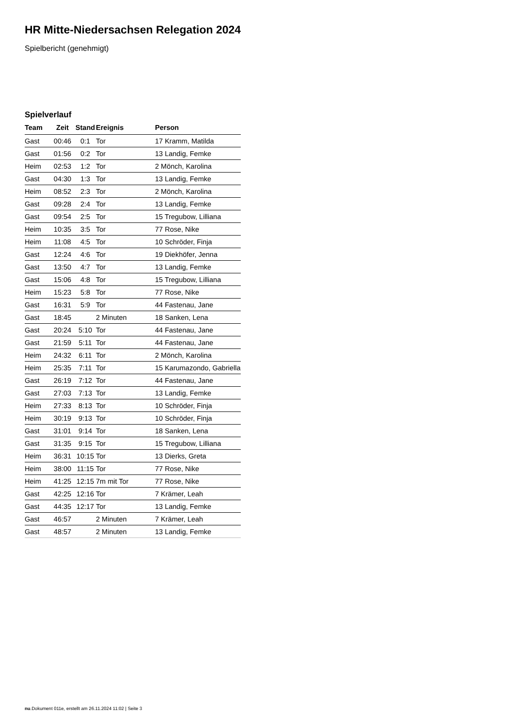HR Mitte-Niedersachsen Relegation 2024
Spielbericht (genehmigt)
Spielverlauf
| Team | Zeit | Stand | Ereignis | Person |
| --- | --- | --- | --- | --- |
| Gast | 00:46 | 0:1 | Tor | 17 Kramm, Matilda |
| Gast | 01:56 | 0:2 | Tor | 13 Landig, Femke |
| Heim | 02:53 | 1:2 | Tor | 2 Mönch, Karolina |
| Gast | 04:30 | 1:3 | Tor | 13 Landig, Femke |
| Heim | 08:52 | 2:3 | Tor | 2 Mönch, Karolina |
| Gast | 09:28 | 2:4 | Tor | 13 Landig, Femke |
| Gast | 09:54 | 2:5 | Tor | 15 Tregubow, Lilliana |
| Heim | 10:35 | 3:5 | Tor | 77 Rose, Nike |
| Heim | 11:08 | 4:5 | Tor | 10 Schröder, Finja |
| Gast | 12:24 | 4:6 | Tor | 19 Diekhöfer, Jenna |
| Gast | 13:50 | 4:7 | Tor | 13 Landig, Femke |
| Gast | 15:06 | 4:8 | Tor | 15 Tregubow, Lilliana |
| Heim | 15:23 | 5:8 | Tor | 77 Rose, Nike |
| Gast | 16:31 | 5:9 | Tor | 44 Fastenau, Jane |
| Gast | 18:45 | | 2 Minuten | 18 Sanken, Lena |
| Gast | 20:24 | 5:10 | Tor | 44 Fastenau, Jane |
| Gast | 21:59 | 5:11 | Tor | 44 Fastenau, Jane |
| Heim | 24:32 | 6:11 | Tor | 2 Mönch, Karolina |
| Heim | 25:35 | 7:11 | Tor | 15 Karumazondo, Gabriella |
| Gast | 26:19 | 7:12 | Tor | 44 Fastenau, Jane |
| Gast | 27:03 | 7:13 | Tor | 13 Landig, Femke |
| Heim | 27:33 | 8:13 | Tor | 10 Schröder, Finja |
| Heim | 30:19 | 9:13 | Tor | 10 Schröder, Finja |
| Gast | 31:01 | 9:14 | Tor | 18 Sanken, Lena |
| Gast | 31:35 | 9:15 | Tor | 15 Tregubow, Lilliana |
| Heim | 36:31 | 10:15 | Tor | 13 Dierks, Greta |
| Heim | 38:00 | 11:15 | Tor | 77 Rose, Nike |
| Heim | 41:25 | 12:15 | 7m mit Tor | 77 Rose, Nike |
| Gast | 42:25 | 12:16 | Tor | 7 Krämer, Leah |
| Gast | 44:35 | 12:17 | Tor | 13 Landig, Femke |
| Gast | 46:57 | | 2 Minuten | 7 Krämer, Leah |
| Gast | 48:57 | | 2 Minuten | 13 Landig, Femke |
nu.Dokument 011e, erstellt am 26.11.2024 11:02 | Seite 3